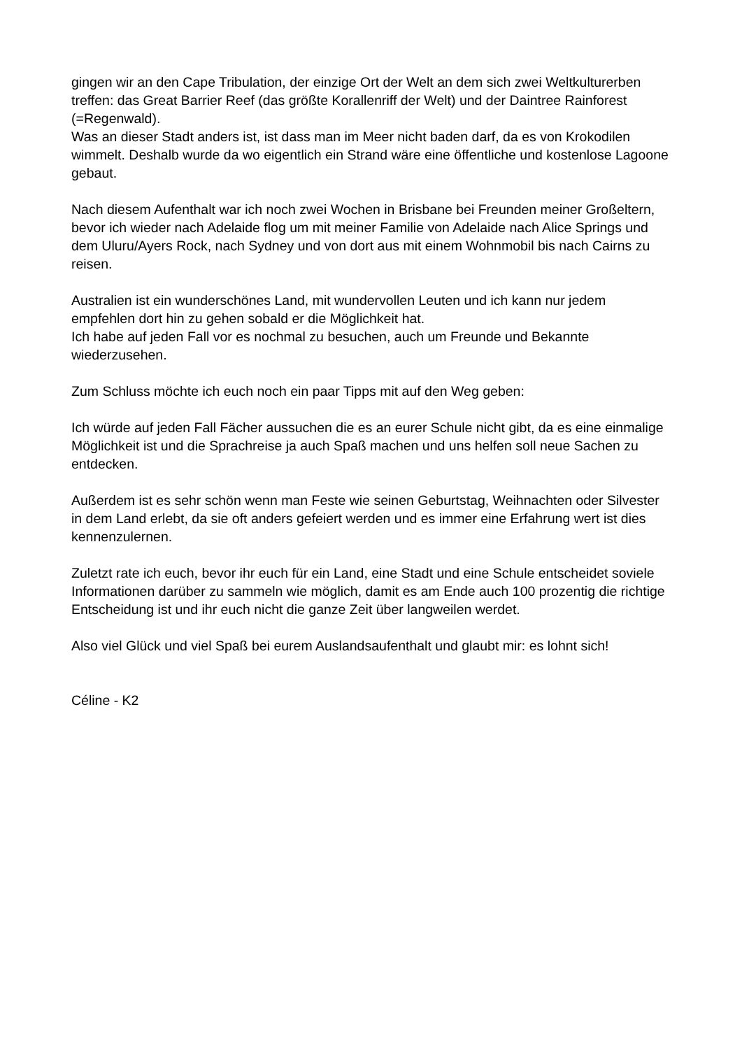gingen wir an den Cape Tribulation, der einzige Ort der Welt an dem sich zwei Weltkulturerben treffen: das Great Barrier Reef (das größte Korallenriff der Welt) und der Daintree Rainforest (=Regenwald).
Was an dieser Stadt anders ist, ist dass man im Meer nicht baden darf, da es von Krokodilen wimmelt. Deshalb wurde da wo eigentlich ein Strand wäre eine öffentliche und kostenlose Lagoone gebaut.
Nach diesem Aufenthalt war ich noch zwei Wochen in Brisbane bei Freunden meiner Großeltern, bevor ich wieder nach Adelaide flog um mit meiner Familie von Adelaide nach Alice Springs und dem Uluru/Ayers Rock, nach Sydney und von dort aus mit einem Wohnmobil bis nach Cairns zu reisen.
Australien ist ein wunderschönes Land, mit wundervollen Leuten und ich kann nur jedem empfehlen dort hin zu gehen sobald er die Möglichkeit hat.
Ich habe auf jeden Fall vor es nochmal zu besuchen, auch um Freunde und Bekannte wiederzusehen.
Zum Schluss möchte ich euch noch ein paar Tipps mit auf den Weg geben:
Ich würde auf jeden Fall Fächer aussuchen die es an eurer Schule nicht gibt, da es eine einmalige Möglichkeit ist und die Sprachreise ja auch Spaß machen und uns helfen soll neue Sachen zu entdecken.
Außerdem ist es sehr schön wenn man Feste wie seinen Geburtstag, Weihnachten oder Silvester in dem Land erlebt, da sie oft anders gefeiert werden und es immer eine Erfahrung wert ist dies kennenzulernen.
Zuletzt rate ich euch, bevor ihr euch für ein Land, eine Stadt und eine Schule entscheidet soviele Informationen darüber zu sammeln wie möglich, damit es am Ende auch 100 prozentig die richtige Entscheidung ist und ihr euch nicht die ganze Zeit über langweilen werdet.
Also viel Glück und viel Spaß bei eurem Auslandsaufenthalt und glaubt mir: es lohnt sich!
Céline - K2